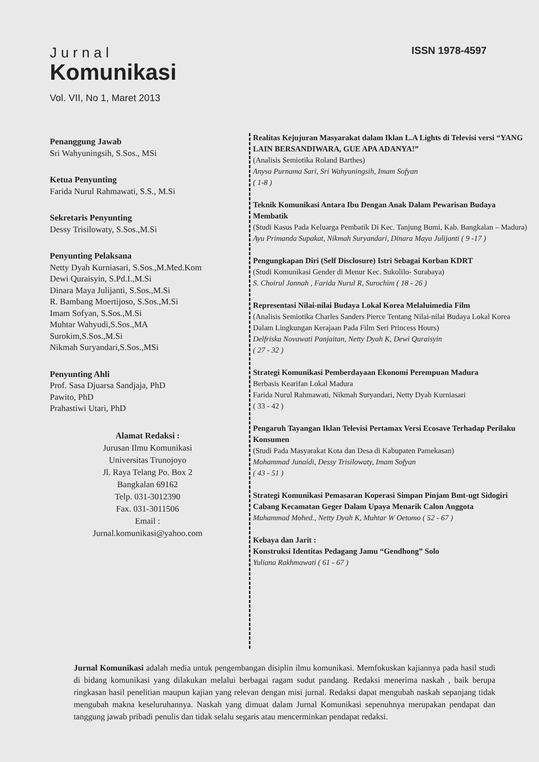ISSN 1978-4597
Jurnal
Komunikasi
Vol. VII, No 1, Maret 2013
Penanggung Jawab
Sri Wahyuningsih, S.Sos., MSi
Ketua Penyunting
Farida Nurul Rahmawati, S.S., M.Si
Sekretaris Penyunting
Dessy Trisilowaty, S.Sos.,M.Si
Penyunting Pelaksana
Netty Dyah Kurniasari, S.Sos.,M.Med.Kom
Dewi Quraisyin, S.Pd.I.,M.Si
Dinara Maya Julijanti, S.Sos.,M.Si
R. Bambang Moertijoso, S.Sos.,M.Si
Imam Sofyan, S.Sos.,M.Si
Muhtar Wahyudi,S.Sos.,MA
Surokim,S.Sos.,M.Si
Nikmah Suryandari,S.Sos.,MSi
Penyunting Ahli
Prof. Sasa Djuarsa Sandjaja, PhD
Pawito, PhD
Prahastiwi Utari, PhD
Alamat Redaksi :
Jurusan Ilmu Komunikasi
Universitas Trunojoyo
Jl. Raya Telang Po. Box 2
Bangkalan 69162
Telp. 031-3012390
Fax. 031-3011506
Email :
Jurnal.komunikasi@yahoo.com
Realitas Kejujuran Masyarakat dalam Iklan L.A Lights di Televisi versi “YANG LAIN BERSANDIWARA, GUE APA ADANYA!”
(Analisis Semiotika Roland Barthes)
Anysa Purnama Sari, Sri Wahyuningsih, Imam Sofyan
( 1-8 )
Teknik Komunikasi Antara Ibu Dengan Anak Dalam Pewarisan Budaya Membatik
(Studi Kasus Pada Keluarga Pembatik Di Kec. Tanjung Bumi, Kab. Bangkalan – Madura)
Ayu Primanda Supakat, Nikmah Suryandari, Dinara Maya Julijanti ( 9 -17 )
Pengungkapan Diri (Self Disclosure) Istri Sebagai Korban KDRT
(Studi Komunikasi Gender di Menur Kec. Sukolilo- Surabaya)
S. Choirul Jannah , Farida Nurul R, Surochim ( 18 - 26 )
Representasi Nilai-nilai Budaya Lokal Korea Melaluimedia Film
(Analisis Semiotika Charles Sanders Pierce Tentang Nilai-nilai Budaya Lokal Korea Dalam Lingkungan Kerajaan Pada Film Seri Princess Hours)
Delfriska Novawati Panjaitan, Netty Dyah K, Dewi Quraisyin
( 27 - 32 )
Strategi Komunikasi Pemberdayaan Ekonomi Perempuan Madura
Berbasis Kearifan Lokal Madura
Farida Nurul Rahmawati, Nikmah Suryandari, Netty Dyah Kurniasari
( 33 - 42 )
Pengaruh Tayangan Iklan Televisi Pertamax Versi Ecosave Terhadap Perilaku Konsumen
(Studi Pada Masyarakat Kota dan Desa di Kabupaten Pamekasan)
Mohammad Junaidi, Dessy Trisilowaty, Imam Sofyan
( 43 - 51 )
Strategi Komunikasi Pemasaran Koperasi Simpan Pinjam Bmt-ugt Sidogiri Cabang Kecamatan Geger Dalam Upaya Menarik Calon Anggota
Muhammad Mohed., Netty Dyah K, Muhtar W Oetomo ( 52 - 67 )
Kebaya dan Jarit :
Konstruksi Identitas Pedagang Jamu “Gendhong” Solo
Yuliana Rakhmawati ( 61 - 67 )
Jurnal Komunikasi adalah media untuk pengembangan disiplin ilmu komunikasi. Memfokuskan kajiannya pada hasil studi di bidang komunikasi yang dilakukan melalui berbagai ragam sudut pandang. Redaksi menerima naskah , baik berupa ringkasan hasil penelitian maupun kajian yang relevan dengan misi jurnal. Redaksi dapat mengubah naskah sepanjang tidak mengubah makna keseluruhannya. Naskah yang dimuat dalam Jurnal Komunikasi sepenuhnya merupakan pendapat dan tanggung jawab pribadi penulis dan tidak selalu segaris atau mencerminkan pendapat redaksi.